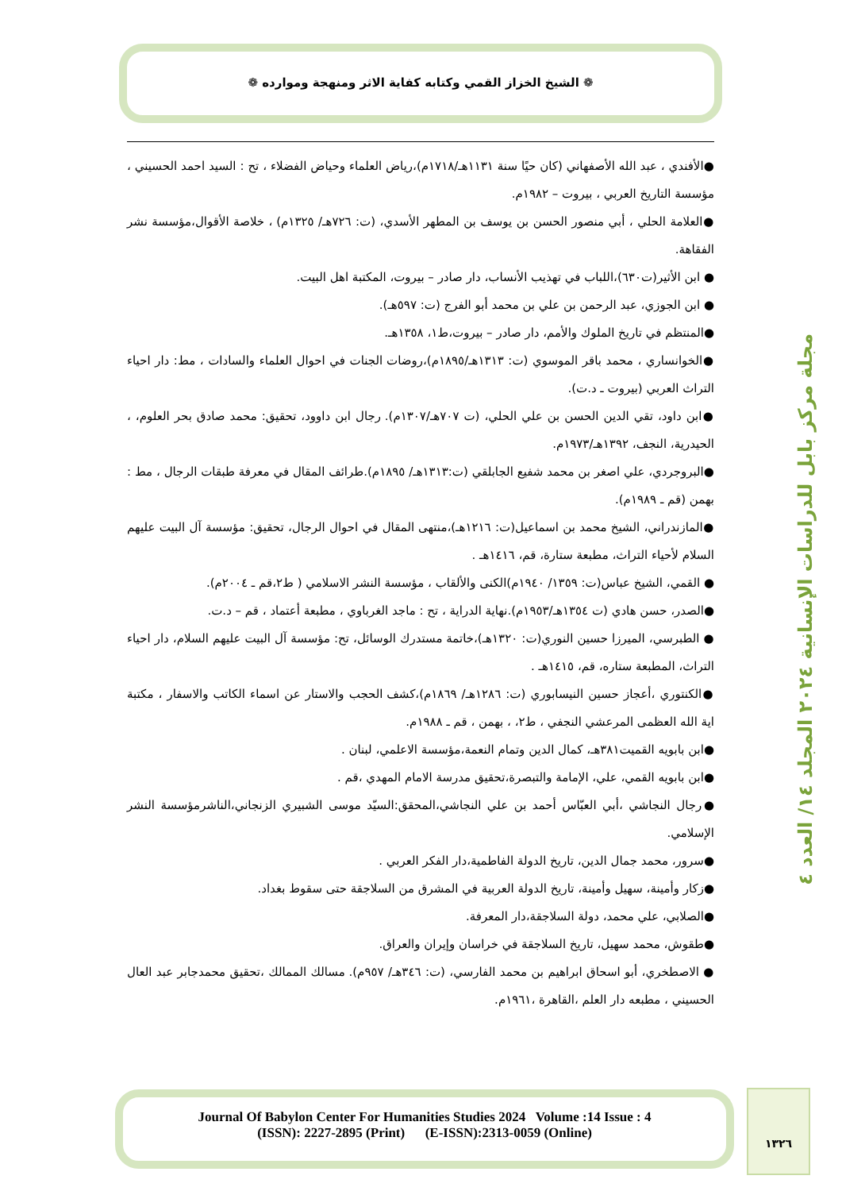❁ الشيخ الخزاز القمي وكتابه كفاية الاثر ومنهجة وموارده ❁
مجلة مركز بابل للدراسات الإنسانية ٢٠٢٤ المجلد ١٤/ العدد ٤
●الأفندي ، عبد الله الأصفهاني (كان حيًا سنة ١١٣١هـ/١٧١٨م)،رياض العلماء وحياض الفضلاء ، تح : السيد احمد الحسيني ، مؤسسة التاريخ العربي ، بيروت – ١٩٨٢م.
●العلامة الحلي ، أبي منصور الحسن بن يوسف بن المطهر الأسدي، (ت: ٧٢٦هـ/ ١٣٢٥م) ، خلاصة الأقوال،مؤسسة نشر الفقاهة.
● ابن الأثير(ت٦٣٠)،اللباب في تهذيب الأنساب، دار صادر – بيروت، المكتبة اهل البيت.
● ابن الجوزي، عبد الرحمن بن علي بن محمد أبو الفرج (ت: ٥٩٧هـ).
●المنتظم في تاريخ الملوك والأمم، دار صادر – بيروت،ط١، ١٣٥٨هـ.
●الخوانساري ، محمد باقر الموسوي (ت: ١٣١٣هـ/١٨٩٥م)،روضات الجنات في احوال العلماء والسادات ، مط: دار احياء التراث العربي (بيروت ـ د.ت).
●ابن داود، تقي الدين الحسن بن علي الحلي، (ت ٧٠٧هـ/١٣٠٧م). رجال ابن داوود، تحقيق: محمد صادق بحر العلوم، ، الحيدرية، النجف، ١٣٩٢هـ/١٩٧٣م.
●البروجردي، علي اصغر بن محمد شفيع الجابلقي (ت:١٣١٣هـ/ ١٨٩٥م).طرائف المقال في معرفة طبقات الرجال ، مط : بهمن (قم ـ ١٩٨٩م).
●المازندراني، الشيخ محمد بن اسماعيل(ت: ١٢١٦هـ)،منتهى المقال في احوال الرجال، تحقيق: مؤسسة آل البيت عليهم السلام لأحياء التراث، مطبعة ستارة، قم، ١٤١٦هـ .
● القمي، الشيخ عباس(ت: ١٣٥٩/ ١٩٤٠م)الكنى والألقاب ، مؤسسة النشر الاسلامي ( ط٢،قم ـ ٢٠٠٤م).
●الصدر، حسن هادي (ت ١٣٥٤هـ/١٩٥٣م).نهاية الدراية ، تح : ماجد الغرباوي ، مطبعة أعتماد ، قم – د.ت.
● الطبرسي، الميرزا حسين النوري(ت: ١٣٢٠هـ)،خاتمة مستدرك الوسائل، تح: مؤسسة آل البيت عليهم السلام، دار احياء التراث، المطبعة ستاره، قم، ١٤١٥هـ .
●الكنتوري ،أعجاز حسين النيسابوري (ت: ١٢٨٦هـ/ ١٨٦٩م)،كشف الحجب والاستار عن اسماء الكاتب والاسفار ، مكتبة اية الله العظمى المرعشي النجفي ، ط٢، ، بهمن ، قم ـ ١٩٨٨م.
●ابن بابويه القميت٣٨١هـ، كمال الدين وتمام النعمة،مؤسسة الاعلمي، لبنان .
●ابن بابويه القمي، علي، الإمامة والتبصرة،تحقيق مدرسة الامام المهدي ،قم .
●رجال النجاشي ،أبي العبّاس أحمد بن علي النجاشي،المحقق:السيّد موسى الشبيري الزنجاني،الناشرمؤسسة النشر الإسلامي.
●سرور، محمد جمال الدين، تاريخ الدولة الفاطمية،دار الفكر العربي .
●زكار وأمينة، سهيل وأمينة، تاريخ الدولة العربية في المشرق من السلاجقة حتى سقوط بغداد.
●الصلابي، علي محمد، دولة السلاجقة،دار المعرفة.
●طقوش، محمد سهيل، تاريخ السلاجقة في خراسان وإيران والعراق.
● الاصطخري، أبو اسحاق ابراهيم بن محمد الفارسي، (ت: ٣٤٦هـ/ ٩٥٧م). مسالك الممالك ،تحقيق محمدجابر عبد العال الحسيني ، مطبعه دار العلم ،القاهرة ،١٩٦١م.
Journal Of Babylon Center For Humanities Studies 2024 Volume :14 Issue : 4
(ISSN): 2227-2895 (Print) (E-ISSN):2313-0059 (Online)
١٣٢٦